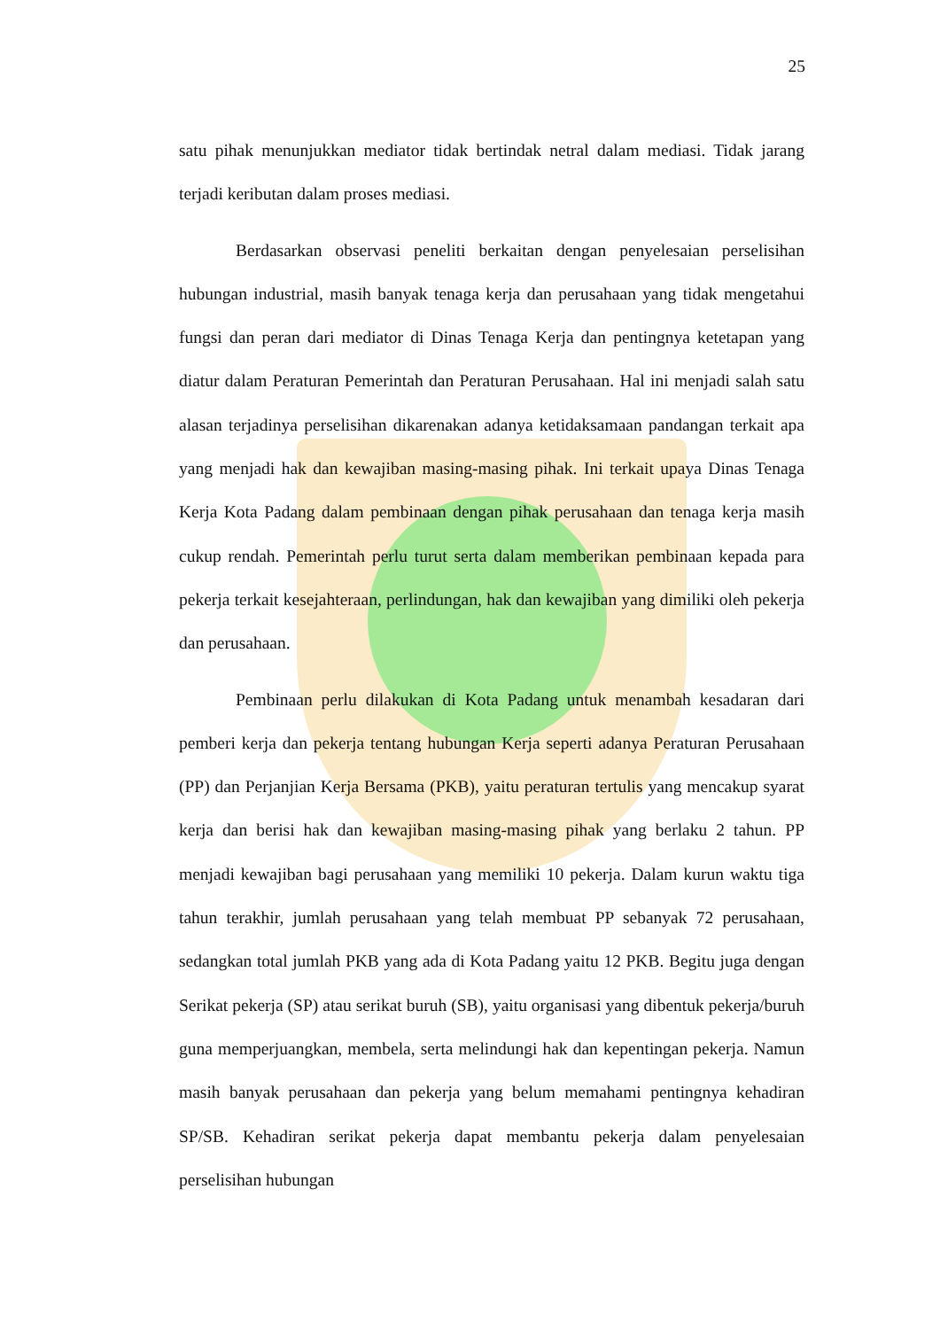25
satu pihak menunjukkan mediator tidak bertindak netral dalam mediasi. Tidak jarang terjadi keributan dalam proses mediasi.
Berdasarkan observasi peneliti berkaitan dengan penyelesaian perselisihan hubungan industrial, masih banyak tenaga kerja dan perusahaan yang tidak mengetahui fungsi dan peran dari mediator di Dinas Tenaga Kerja dan pentingnya ketetapan yang diatur dalam Peraturan Pemerintah dan Peraturan Perusahaan. Hal ini menjadi salah satu alasan terjadinya perselisihan dikarenakan adanya ketidaksamaan pandangan terkait apa yang menjadi hak dan kewajiban masing-masing pihak. Ini terkait upaya Dinas Tenaga Kerja Kota Padang dalam pembinaan dengan pihak perusahaan dan tenaga kerja masih cukup rendah. Pemerintah perlu turut serta dalam memberikan pembinaan kepada para pekerja terkait kesejahteraan, perlindungan, hak dan kewajiban yang dimiliki oleh pekerja dan perusahaan.
Pembinaan perlu dilakukan di Kota Padang untuk menambah kesadaran dari pemberi kerja dan pekerja tentang hubungan Kerja seperti adanya Peraturan Perusahaan (PP) dan Perjanjian Kerja Bersama (PKB), yaitu peraturan tertulis yang mencakup syarat kerja dan berisi hak dan kewajiban masing-masing pihak yang berlaku 2 tahun. PP menjadi kewajiban bagi perusahaan yang memiliki 10 pekerja. Dalam kurun waktu tiga tahun terakhir, jumlah perusahaan yang telah membuat PP sebanyak 72 perusahaan, sedangkan total jumlah PKB yang ada di Kota Padang yaitu 12 PKB. Begitu juga dengan Serikat pekerja (SP) atau serikat buruh (SB), yaitu organisasi yang dibentuk pekerja/buruh guna memperjuangkan, membela, serta melindungi hak dan kepentingan pekerja. Namun masih banyak perusahaan dan pekerja yang belum memahami pentingnya kehadiran SP/SB. Kehadiran serikat pekerja dapat membantu pekerja dalam penyelesaian perselisihan hubungan